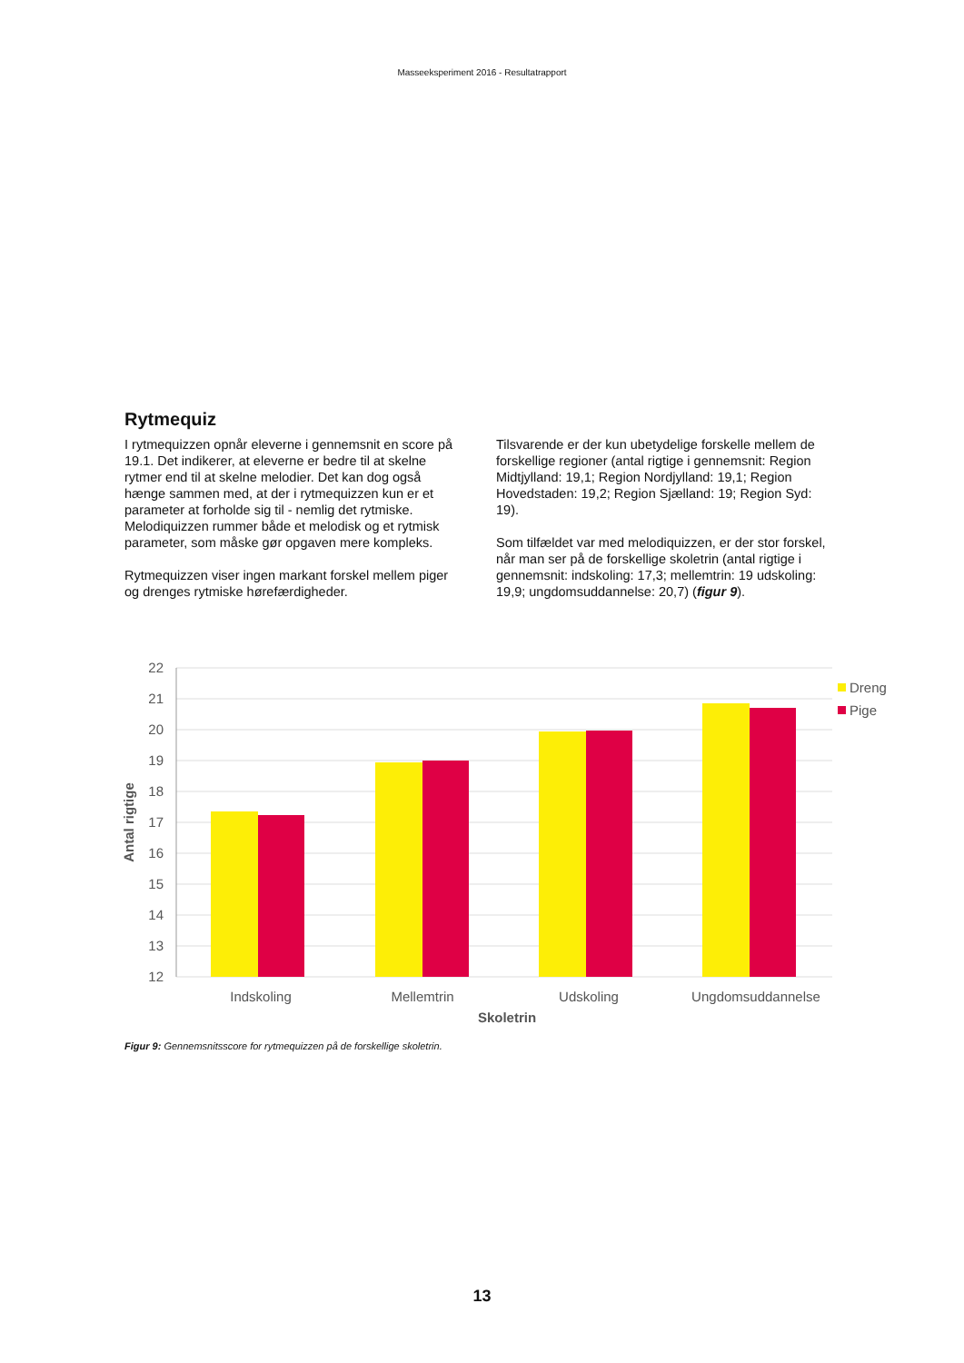Masseeksperiment 2016 - Resultatrapport
Rytmequiz
I rytmequizzen opnår eleverne i gennemsnit en score på 19.1. Det indikerer, at eleverne er bedre til at skelne rytmer end til at skelne melodier. Det kan dog også hænge sammen med, at der i rytmequizzen kun er et parameter at forholde sig til - nemlig det rytmiske. Melodiquizzen rummer både et melodisk og et rytmisk parameter, som måske gør opgaven mere kompleks.
Rytmequizzen viser ingen markant forskel mellem piger og drenges rytmiske hørefærdigheder.
Tilsvarende er der kun ubetydelige forskelle mellem de forskellige regioner (antal rigtige i gennemsnit: Region Midtjylland: 19,1; Region Nordjylland: 19,1; Region Hovedstaden: 19,2; Region Sjælland: 19; Region Syd: 19).
Som tilfældet var med melodiquizzen, er der stor forskel, når man ser på de forskellige skoletrin (antal rigtige i gennemsnit: indskoling: 17,3; mellemtrin: 19 udskoling: 19,9; ungdomsuddannelse: 20,7) (figur 9).
22
21
20
19
18
17
16
15
14
13
12
Indskoling
Mellemtrin
Udskoling
Ungdomsuddannelse
Skoletrin
Antal rigtige
Dreng
Pige
Figur 9: Gennemsnitsscore for rytmequizzen på de forskellige skoletrin.
13